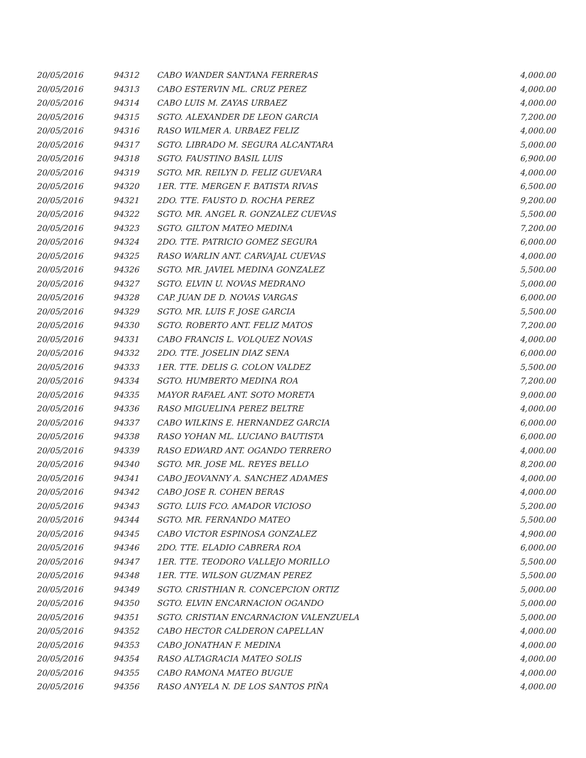| 20/05/2016 | 94312 | CABO WANDER SANTANA FERRERAS | 4,000.00 |
| 20/05/2016 | 94313 | CABO ESTERVIN ML. CRUZ PEREZ | 4,000.00 |
| 20/05/2016 | 94314 | CABO LUIS M. ZAYAS URBAEZ | 4,000.00 |
| 20/05/2016 | 94315 | SGTO. ALEXANDER DE LEON GARCIA | 7,200.00 |
| 20/05/2016 | 94316 | RASO WILMER A. URBAEZ FELIZ | 4,000.00 |
| 20/05/2016 | 94317 | SGTO. LIBRADO M. SEGURA ALCANTARA | 5,000.00 |
| 20/05/2016 | 94318 | SGTO. FAUSTINO BASIL LUIS | 6,900.00 |
| 20/05/2016 | 94319 | SGTO. MR. REILYN D. FELIZ GUEVARA | 4,000.00 |
| 20/05/2016 | 94320 | 1ER. TTE. MERGEN F. BATISTA RIVAS | 6,500.00 |
| 20/05/2016 | 94321 | 2DO. TTE. FAUSTO D. ROCHA PEREZ | 9,200.00 |
| 20/05/2016 | 94322 | SGTO. MR. ANGEL R. GONZALEZ CUEVAS | 5,500.00 |
| 20/05/2016 | 94323 | SGTO. GILTON MATEO MEDINA | 7,200.00 |
| 20/05/2016 | 94324 | 2DO. TTE. PATRICIO GOMEZ SEGURA | 6,000.00 |
| 20/05/2016 | 94325 | RASO WARLIN ANT. CARVAJAL CUEVAS | 4,000.00 |
| 20/05/2016 | 94326 | SGTO. MR. JAVIEL MEDINA GONZALEZ | 5,500.00 |
| 20/05/2016 | 94327 | SGTO. ELVIN U. NOVAS MEDRANO | 5,000.00 |
| 20/05/2016 | 94328 | CAP. JUAN DE D. NOVAS VARGAS | 6,000.00 |
| 20/05/2016 | 94329 | SGTO. MR. LUIS F. JOSE GARCIA | 5,500.00 |
| 20/05/2016 | 94330 | SGTO. ROBERTO ANT. FELIZ MATOS | 7,200.00 |
| 20/05/2016 | 94331 | CABO FRANCIS L. VOLQUEZ NOVAS | 4,000.00 |
| 20/05/2016 | 94332 | 2DO. TTE. JOSELIN DIAZ SENA | 6,000.00 |
| 20/05/2016 | 94333 | 1ER. TTE. DELIS G. COLON VALDEZ | 5,500.00 |
| 20/05/2016 | 94334 | SGTO. HUMBERTO MEDINA ROA | 7,200.00 |
| 20/05/2016 | 94335 | MAYOR RAFAEL ANT. SOTO MORETA | 9,000.00 |
| 20/05/2016 | 94336 | RASO MIGUELINA PEREZ BELTRE | 4,000.00 |
| 20/05/2016 | 94337 | CABO WILKINS E. HERNANDEZ GARCIA | 6,000.00 |
| 20/05/2016 | 94338 | RASO YOHAN ML. LUCIANO BAUTISTA | 6,000.00 |
| 20/05/2016 | 94339 | RASO EDWARD ANT. OGANDO TERRERO | 4,000.00 |
| 20/05/2016 | 94340 | SGTO. MR. JOSE ML. REYES BELLO | 8,200.00 |
| 20/05/2016 | 94341 | CABO JEOVANNY A. SANCHEZ ADAMES | 4,000.00 |
| 20/05/2016 | 94342 | CABO JOSE R. COHEN BERAS | 4,000.00 |
| 20/05/2016 | 94343 | SGTO. LUIS FCO. AMADOR VICIOSO | 5,200.00 |
| 20/05/2016 | 94344 | SGTO. MR. FERNANDO MATEO | 5,500.00 |
| 20/05/2016 | 94345 | CABO VICTOR ESPINOSA GONZALEZ | 4,900.00 |
| 20/05/2016 | 94346 | 2DO. TTE. ELADIO CABRERA ROA | 6,000.00 |
| 20/05/2016 | 94347 | 1ER. TTE. TEODORO VALLEJO MORILLO | 5,500.00 |
| 20/05/2016 | 94348 | 1ER. TTE. WILSON GUZMAN PEREZ | 5,500.00 |
| 20/05/2016 | 94349 | SGTO. CRISTHIAN R. CONCEPCION ORTIZ | 5,000.00 |
| 20/05/2016 | 94350 | SGTO. ELVIN ENCARNACION OGANDO | 5,000.00 |
| 20/05/2016 | 94351 | SGTO. CRISTIAN ENCARNACION VALENZUELA | 5,000.00 |
| 20/05/2016 | 94352 | CABO HECTOR CALDERON CAPELLAN | 4,000.00 |
| 20/05/2016 | 94353 | CABO JONATHAN F. MEDINA | 4,000.00 |
| 20/05/2016 | 94354 | RASO ALTAGRACIA MATEO SOLIS | 4,000.00 |
| 20/05/2016 | 94355 | CABO RAMONA MATEO BUGUE | 4,000.00 |
| 20/05/2016 | 94356 | RASO ANYELA N. DE LOS SANTOS PIÑA | 4,000.00 |